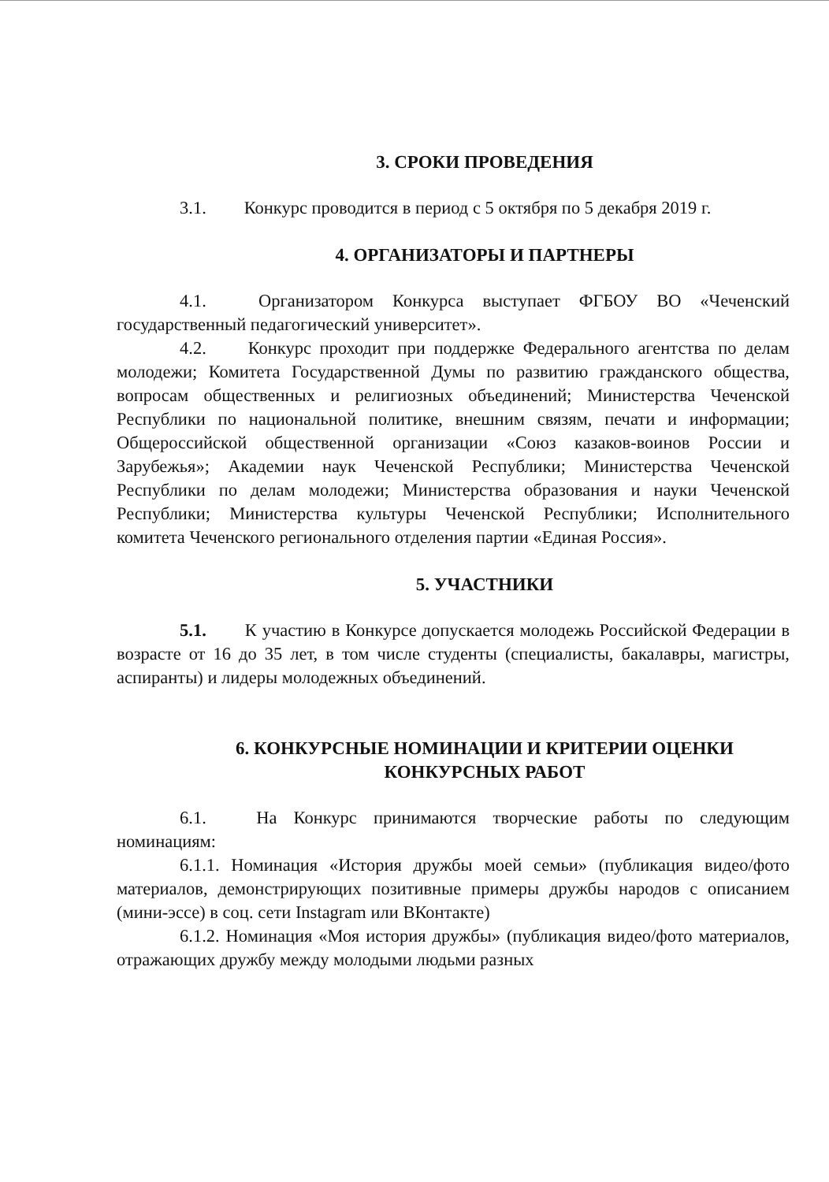3. СРОКИ ПРОВЕДЕНИЯ
3.1. Конкурс проводится в период с 5 октября по 5 декабря 2019 г.
4. ОРГАНИЗАТОРЫ И ПАРТНЕРЫ
4.1. Организатором Конкурса выступает ФГБОУ ВО «Чеченский государственный педагогический университет».
4.2. Конкурс проходит при поддержке Федерального агентства по делам молодежи; Комитета Государственной Думы по развитию гражданского общества, вопросам общественных и религиозных объединений; Министерства Чеченской Республики по национальной политике, внешним связям, печати и информации; Общероссийской общественной организации «Союз казаков-воинов России и Зарубежья»; Академии наук Чеченской Республики; Министерства Чеченской Республики по делам молодежи; Министерства образования и науки Чеченской Республики; Министерства культуры Чеченской Республики; Исполнительного комитета Чеченского регионального отделения партии «Единая Россия».
5. УЧАСТНИКИ
5.1. К участию в Конкурсе допускается молодежь Российской Федерации в возрасте от 16 до 35 лет, в том числе студенты (специалисты, бакалавры, магистры, аспиранты) и лидеры молодежных объединений.
6. КОНКУРСНЫЕ НОМИНАЦИИ И КРИТЕРИИ ОЦЕНКИ
КОНКУРСНЫХ РАБОТ
6.1. На Конкурс принимаются творческие работы по следующим номинациям:
6.1.1. Номинация «История дружбы моей семьи» (публикация видео/фото материалов, демонстрирующих позитивные примеры дружбы народов с описанием (мини-эссе) в соц. сети Instagram или ВКонтакте)
6.1.2. Номинация «Моя история дружбы» (публикация видео/фото материалов, отражающих дружбу между молодыми людьми разных